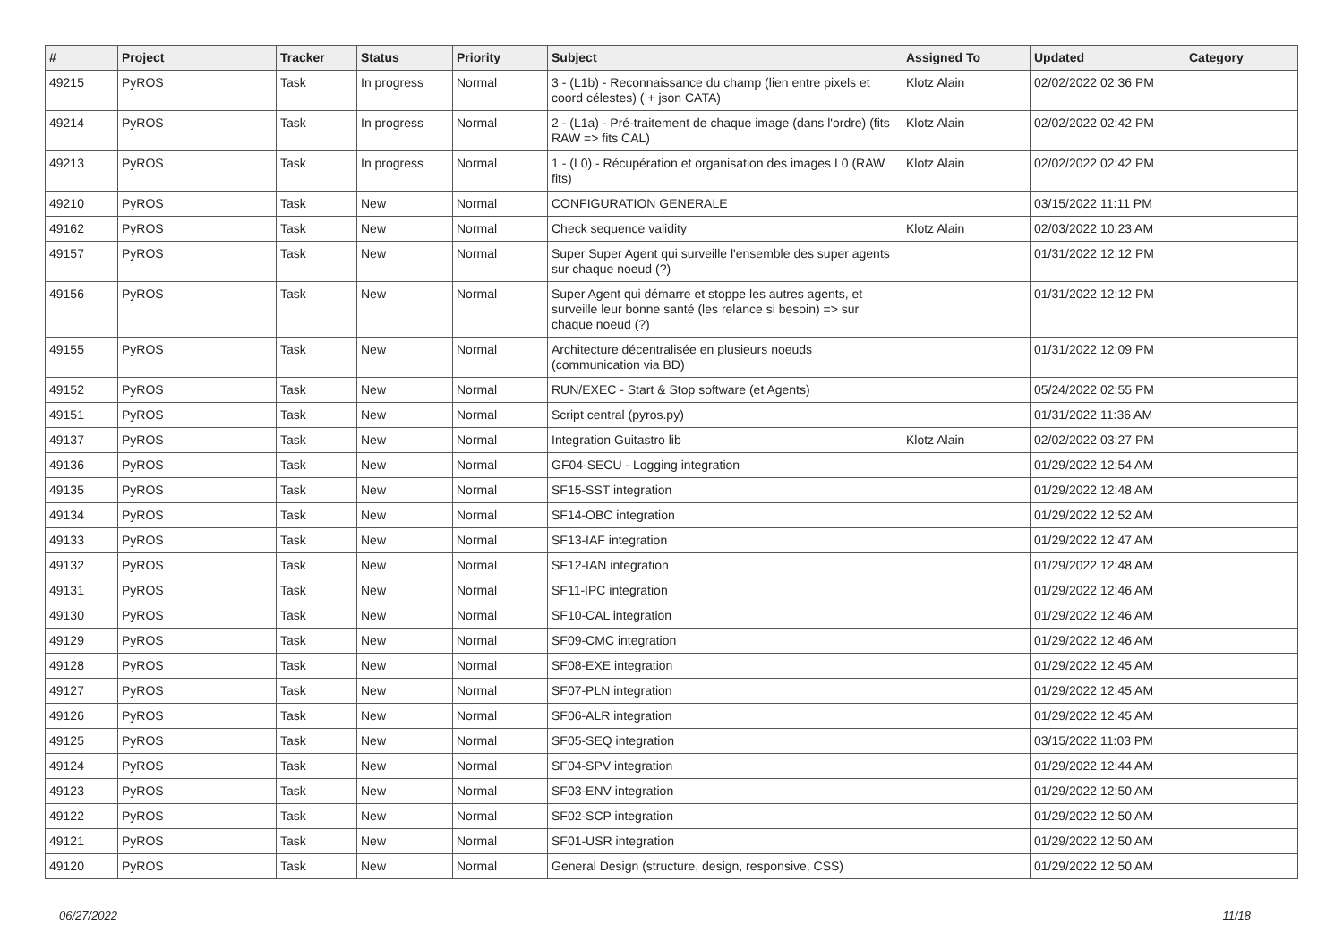| # | Project | Tracker | Status | Priority | Subject | Assigned To | Updated | Category |
| --- | --- | --- | --- | --- | --- | --- | --- | --- |
| 49215 | PyROS | Task | In progress | Normal | 3 - (L1b) - Reconnaissance du champ (lien entre pixels et coord célestes) ( + json CATA) | Klotz Alain | 02/02/2022 02:36 PM | |
| 49214 | PyROS | Task | In progress | Normal | 2 - (L1a) - Pré-traitement de chaque image (dans l'ordre) (fits RAW => fits CAL) | Klotz Alain | 02/02/2022 02:42 PM | |
| 49213 | PyROS | Task | In progress | Normal | 1 - (L0) - Récupération et organisation des images L0 (RAW fits) | Klotz Alain | 02/02/2022 02:42 PM | |
| 49210 | PyROS | Task | New | Normal | CONFIGURATION GENERALE | | 03/15/2022 11:11 PM | |
| 49162 | PyROS | Task | New | Normal | Check sequence validity | Klotz Alain | 02/03/2022 10:23 AM | |
| 49157 | PyROS | Task | New | Normal | Super Super Agent qui surveille l'ensemble des super agents sur chaque noeud (?) | | 01/31/2022 12:12 PM | |
| 49156 | PyROS | Task | New | Normal | Super Agent qui démarre et stoppe les autres agents, et surveille leur bonne santé (les relance si besoin) => sur chaque noeud (?) | | 01/31/2022 12:12 PM | |
| 49155 | PyROS | Task | New | Normal | Architecture décentralisée en plusieurs noeuds (communication via BD) | | 01/31/2022 12:09 PM | |
| 49152 | PyROS | Task | New | Normal | RUN/EXEC - Start & Stop software (et Agents) | | 05/24/2022 02:55 PM | |
| 49151 | PyROS | Task | New | Normal | Script central (pyros.py) | | 01/31/2022 11:36 AM | |
| 49137 | PyROS | Task | New | Normal | Integration Guitastro lib | Klotz Alain | 02/02/2022 03:27 PM | |
| 49136 | PyROS | Task | New | Normal | GF04-SECU - Logging integration | | 01/29/2022 12:54 AM | |
| 49135 | PyROS | Task | New | Normal | SF15-SST integration | | 01/29/2022 12:48 AM | |
| 49134 | PyROS | Task | New | Normal | SF14-OBC integration | | 01/29/2022 12:52 AM | |
| 49133 | PyROS | Task | New | Normal | SF13-IAF integration | | 01/29/2022 12:47 AM | |
| 49132 | PyROS | Task | New | Normal | SF12-IAN integration | | 01/29/2022 12:48 AM | |
| 49131 | PyROS | Task | New | Normal | SF11-IPC integration | | 01/29/2022 12:46 AM | |
| 49130 | PyROS | Task | New | Normal | SF10-CAL integration | | 01/29/2022 12:46 AM | |
| 49129 | PyROS | Task | New | Normal | SF09-CMC integration | | 01/29/2022 12:46 AM | |
| 49128 | PyROS | Task | New | Normal | SF08-EXE integration | | 01/29/2022 12:45 AM | |
| 49127 | PyROS | Task | New | Normal | SF07-PLN integration | | 01/29/2022 12:45 AM | |
| 49126 | PyROS | Task | New | Normal | SF06-ALR integration | | 01/29/2022 12:45 AM | |
| 49125 | PyROS | Task | New | Normal | SF05-SEQ integration | | 03/15/2022 11:03 PM | |
| 49124 | PyROS | Task | New | Normal | SF04-SPV integration | | 01/29/2022 12:44 AM | |
| 49123 | PyROS | Task | New | Normal | SF03-ENV integration | | 01/29/2022 12:50 AM | |
| 49122 | PyROS | Task | New | Normal | SF02-SCP integration | | 01/29/2022 12:50 AM | |
| 49121 | PyROS | Task | New | Normal | SF01-USR integration | | 01/29/2022 12:50 AM | |
| 49120 | PyROS | Task | New | Normal | General Design (structure, design, responsive, CSS) | | 01/29/2022 12:50 AM | |
06/27/2022 11/18